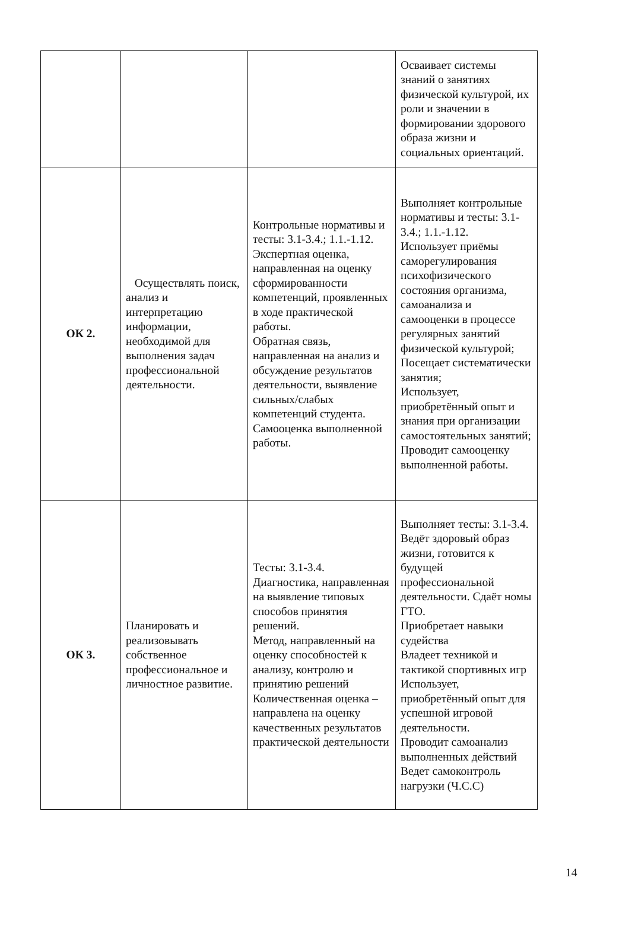| | | | Осваивает системы знаний о занятиях физической культурой, их роли и значении в формировании здорового образа жизни и социальных ориентаций. |
| ОК 2. | Осуществлять поиск, анализ и интерпретацию информации, необходимой для выполнения задач профессиональной деятельности. | Контрольные нормативы и тесты: 3.1-3.4.; 1.1.-1.12. Экспертная оценка, направленная на оценку сформированности компетенций, проявленных в ходе практической работы. Обратная связь, направленная на анализ и обсуждение результатов деятельности, выявление сильных/слабых компетенций студента. Самооценка выполненной работы. | Выполняет контрольные нормативы и тесты: 3.1-3.4.; 1.1.-1.12. Использует приёмы саморегулирования психофизического состояния организма, самоанализа и самооценки в процессе регулярных занятий физической культурой; Посещает систематически занятия; Использует, приобретённый опыт и знания при организации самостоятельных занятий; Проводит самооценку выполненной работы. |
| ОК 3. | Планировать и реализовывать собственное профессиональное и личностное развитие. | Тесты: 3.1-3.4. Диагностика, направленная на выявление типовых способов принятия решений. Метод, направленный на оценку способностей к анализу, контролю и принятию решений Количественная оценка – направлена на оценку качественных результатов практической деятельности | Выполняет тесты: 3.1-3.4. Ведёт здоровый образ жизни, готовится к будущей профессиональной деятельности. Сдаёт номы ГТО. Приобретает навыки судейства Владеет техникой и тактикой спортивных игр Использует, приобретённый опыт для успешной игровой деятельности. Проводит самоанализ выполненных действий Ведет самоконтроль нагрузки (Ч.С.С) |
14